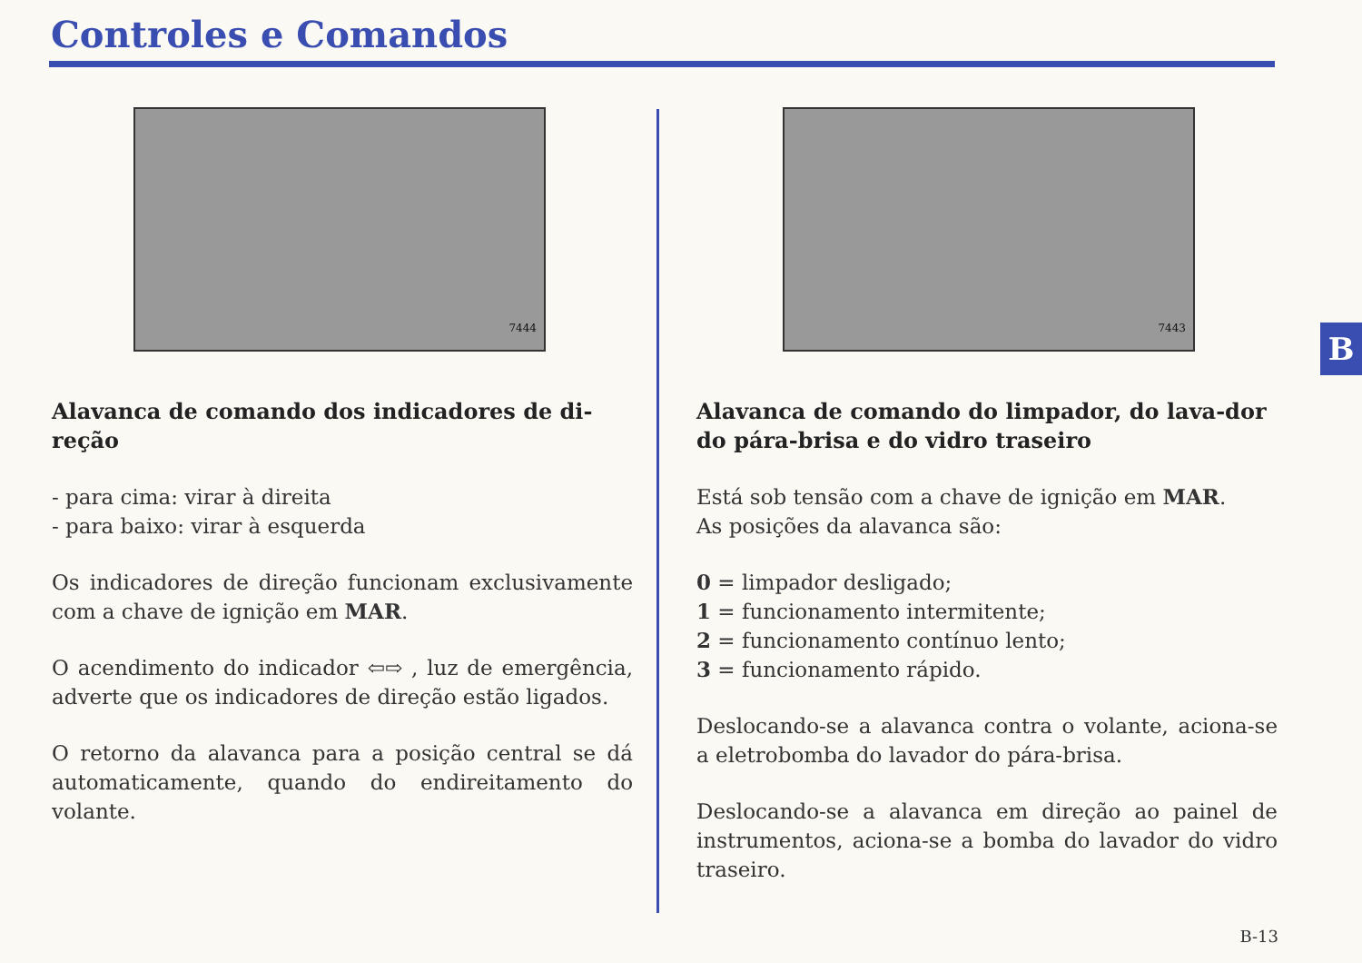Controles e Comandos
7444
Alavanca de comando dos indicadores de di-reção
- para cima: virar à direita
- para baixo: virar à esquerda
Os indicadores de direção funcionam exclusivamente com a chave de ignição em MAR.
O acendimento do indicador ⇦⇨ , luz de emergência, adverte que os indicadores de direção estão ligados.
O retorno da alavanca para a posição central se dá automaticamente, quando do endireitamento do volante.
7443
Alavanca de comando do limpador, do lava-dor do pára-brisa e do vidro traseiro
Está sob tensão com a chave de ignição em MAR.
As posições da alavanca são:
0 = limpador desligado;
1 = funcionamento intermitente;
2 = funcionamento contínuo lento;
3 = funcionamento rápido.
Deslocando-se a alavanca contra o volante, aciona-se a eletrobomba do lavador do pára-brisa.
Deslocando-se a alavanca em direção ao painel de instrumentos, aciona-se a bomba do lavador do vidro traseiro.
B
B-13